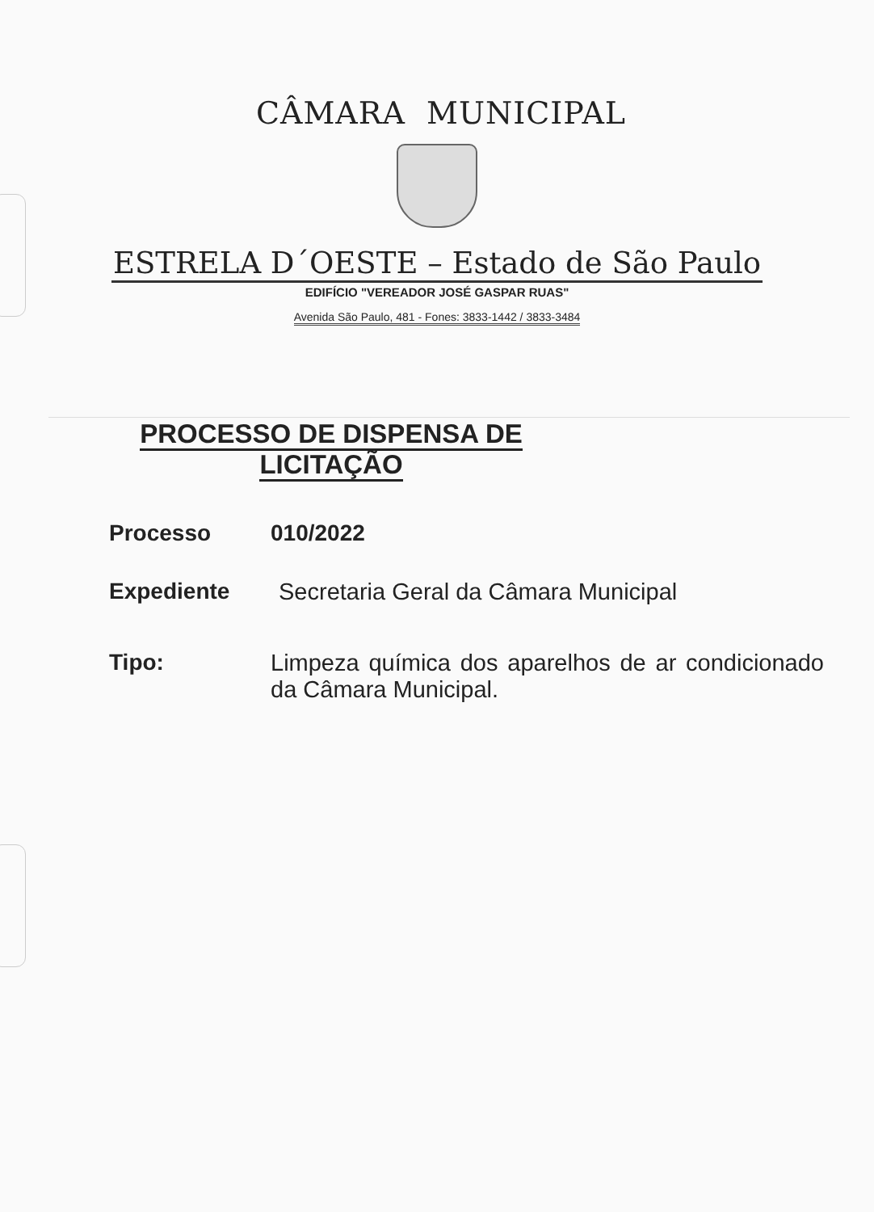CÂMARA MUNICIPAL
ESTRELA D´OESTE – Estado de São Paulo
EDIFÍCIO "VEREADOR JOSÉ GASPAR RUAS"
Avenida São Paulo, 481 - Fones: 3833-1442 / 3833-3484
PROCESSO DE DISPENSA DE
LICITAÇÃO
Processo 010/2022
Expediente Secretaria Geral da Câmara Municipal
Tipo: Limpeza química dos aparelhos de ar condicionado da Câmara Municipal.